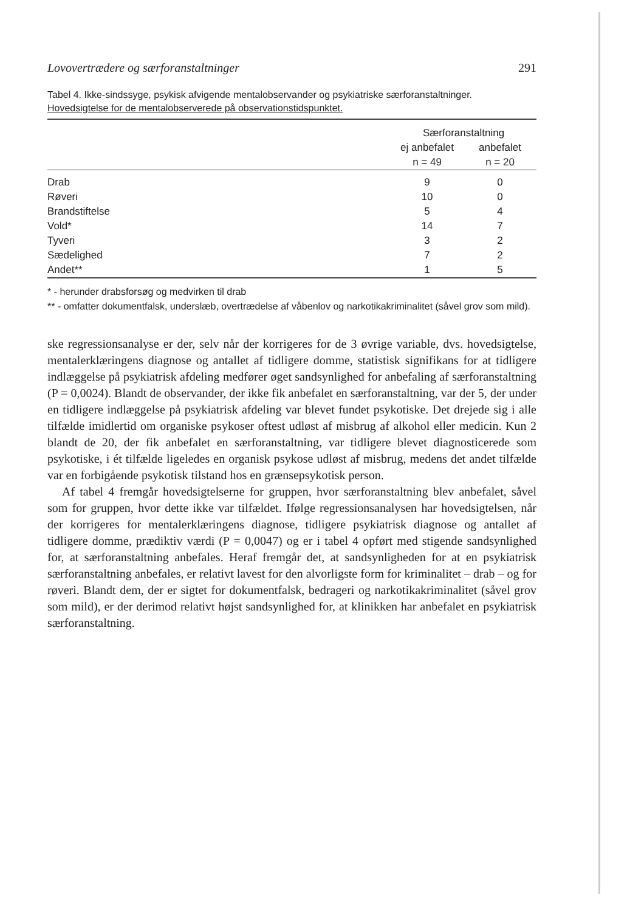Lovovertrædere og særforanstaltninger 291
Tabel 4. Ikke-sindssyge, psykisk afvigende mentalobservander og psykiatriske særforanstaltninger.
Hovedsigtelse for de mentalobserverede på observationstidspunktet.
| | Særforanstaltning | |
| --- | --- | --- |
| | ej anbefalet | anbefalet |
| | n = 49 | n = 20 |
| Drab | 9 | 0 |
| Røveri | 10 | 0 |
| Brandstiftelse | 5 | 4 |
| Vold* | 14 | 7 |
| Tyveri | 3 | 2 |
| Sædelighed | 7 | 2 |
| Andet** | 1 | 5 |
* - herunder drabsforsøg og medvirken til drab
** - omfatter dokumentfalsk, underslæb, overtrædelse af våbenlov og narkotikakriminalitet (såvel grov som mild).
ske regressionsanalyse er der, selv når der korrigeres for de 3 øvrige variable, dvs. hovedsigtelse, mentalerklæringens diagnose og antallet af tidligere domme, statistisk signifikans for at tidligere indlæggelse på psykiatrisk afdeling medfører øget sandsynlighed for anbefaling af særforanstaltning (P = 0,0024). Blandt de observander, der ikke fik anbefalet en særforanstaltning, var der 5, der under en tidligere indlæggelse på psykiatrisk afdeling var blevet fundet psykotiske. Det drejede sig i alle tilfælde imidlertid om organiske psykoser oftest udløst af misbrug af alkohol eller medicin. Kun 2 blandt de 20, der fik anbefalet en særforanstaltning, var tidligere blevet diagnosticerede som psykotiske, i ét tilfælde ligeledes en organisk psykose udløst af misbrug, medens det andet tilfælde var en forbigående psykotisk tilstand hos en grænsepsykotisk person.
Af tabel 4 fremgår hovedsigtelserne for gruppen, hvor særforanstaltning blev anbefalet, såvel som for gruppen, hvor dette ikke var tilfældet. Ifølge regressionsanalysen har hovedsigtelsen, når der korrigeres for mentalerklæringens diagnose, tidligere psykiatrisk diagnose og antallet af tidligere domme, prædiktiv værdi (P = 0,0047) og er i tabel 4 opført med stigende sandsynlighed for, at særforanstaltning anbefales. Heraf fremgår det, at sandsynligheden for at en psykiatrisk særforanstaltning anbefales, er relativt lavest for den alvorligste form for kriminalitet – drab – og for røveri. Blandt dem, der er sigtet for dokumentfalsk, bedrageri og narkotikakriminalitet (såvel grov som mild), er der derimod relativt højst sandsynlighed for, at klinikken har anbefalet en psykiatrisk særforanstaltning.